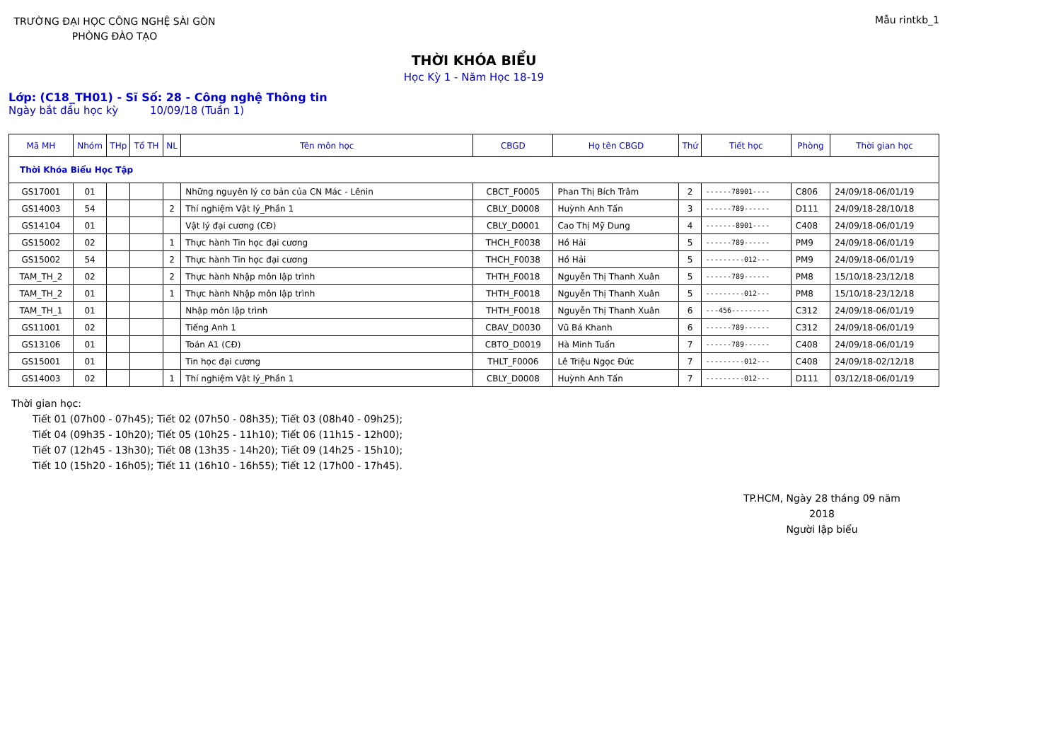TRƯỜNG ĐẠI HỌC CÔNG NGHỆ SÀI GÒN
PHÒNG ĐÀO TẠO
Mẫu rintkb_1
THỜI KHÓA BIỂU
Học Kỳ 1 - Năm Học 18-19
Lớp: (C18_TH01) - Sĩ Số: 28 - Công nghệ Thông tin
Ngày bắt đầu học kỳ 10/09/18 (Tuần 1)
| Mã MH | Nhóm | THp | Tổ TH | NL | Tên môn học | CBGD | Họ tên CBGD | Thứ | Tiết học | Phòng | Thời gian học |
| --- | --- | --- | --- | --- | --- | --- | --- | --- | --- | --- | --- |
| Thời Khóa Biểu Học Tập | | | | | | | | | | | |
| GS17001 | 01 | | | | Những nguyên lý cơ bản của CN Mác - Lênin | CBCT_F0005 | Phan Thị Bích Trâm | 2 | ------78901---- | C806 | 24/09/18-06/01/19 |
| GS14003 | 54 | | | 2 | Thí nghiệm Vật lý_Phần 1 | CBLY_D0008 | Huỳnh Anh Tấn | 3 | ------789------ | D111 | 24/09/18-28/10/18 |
| GS14104 | 01 | | | | Vật lý đại cương (CĐ) | CBLY_D0001 | Cao Thị Mỹ Dung | 4 | -------8901---- | C408 | 24/09/18-06/01/19 |
| GS15002 | 02 | | | 1 | Thực hành Tin học đại cương | THCH_F0038 | Hồ Hải | 5 | ------789------ | PM9 | 24/09/18-06/01/19 |
| GS15002 | 54 | | | 2 | Thực hành Tin học đại cương | THCH_F0038 | Hồ Hải | 5 | ---------012--- | PM9 | 24/09/18-06/01/19 |
| TAM_TH_2 | 02 | | | 2 | Thực hành Nhập môn lập trình | THTH_F0018 | Nguyễn Thị Thanh Xuân | 5 | ------789------ | PM8 | 15/10/18-23/12/18 |
| TAM_TH_2 | 01 | | | 1 | Thực hành Nhập môn lập trình | THTH_F0018 | Nguyễn Thị Thanh Xuân | 5 | ---------012--- | PM8 | 15/10/18-23/12/18 |
| TAM_TH_1 | 01 | | | | Nhập môn lập trình | THTH_F0018 | Nguyễn Thị Thanh Xuân | 6 | ---456--------- | C312 | 24/09/18-06/01/19 |
| GS11001 | 02 | | | | Tiếng Anh 1 | CBAV_D0030 | Vũ Bá Khanh | 6 | ------789------ | C312 | 24/09/18-06/01/19 |
| GS13106 | 01 | | | | Toán A1 (CĐ) | CBTO_D0019 | Hà Minh Tuấn | 7 | ------789------ | C408 | 24/09/18-06/01/19 |
| GS15001 | 01 | | | | Tin học đại cương | THLT_F0006 | Lê Triệu Ngọc Đức | 7 | ---------012--- | C408 | 24/09/18-02/12/18 |
| GS14003 | 02 | | | 1 | Thí nghiệm Vật lý_Phần 1 | CBLY_D0008 | Huỳnh Anh Tấn | 7 | ---------012--- | D111 | 03/12/18-06/01/19 |
Thời gian học:
Tiết 01 (07h00 - 07h45); Tiết 02 (07h50 - 08h35); Tiết 03 (08h40 - 09h25);
Tiết 04 (09h35 - 10h20); Tiết 05 (10h25 - 11h10); Tiết 06 (11h15 - 12h00);
Tiết 07 (12h45 - 13h30); Tiết 08 (13h35 - 14h20); Tiết 09 (14h25 - 15h10);
Tiết 10 (15h20 - 16h05); Tiết 11 (16h10 - 16h55); Tiết 12 (17h00 - 17h45).
TP.HCM, Ngày 28 tháng 09 năm 2018
Người lập biểu